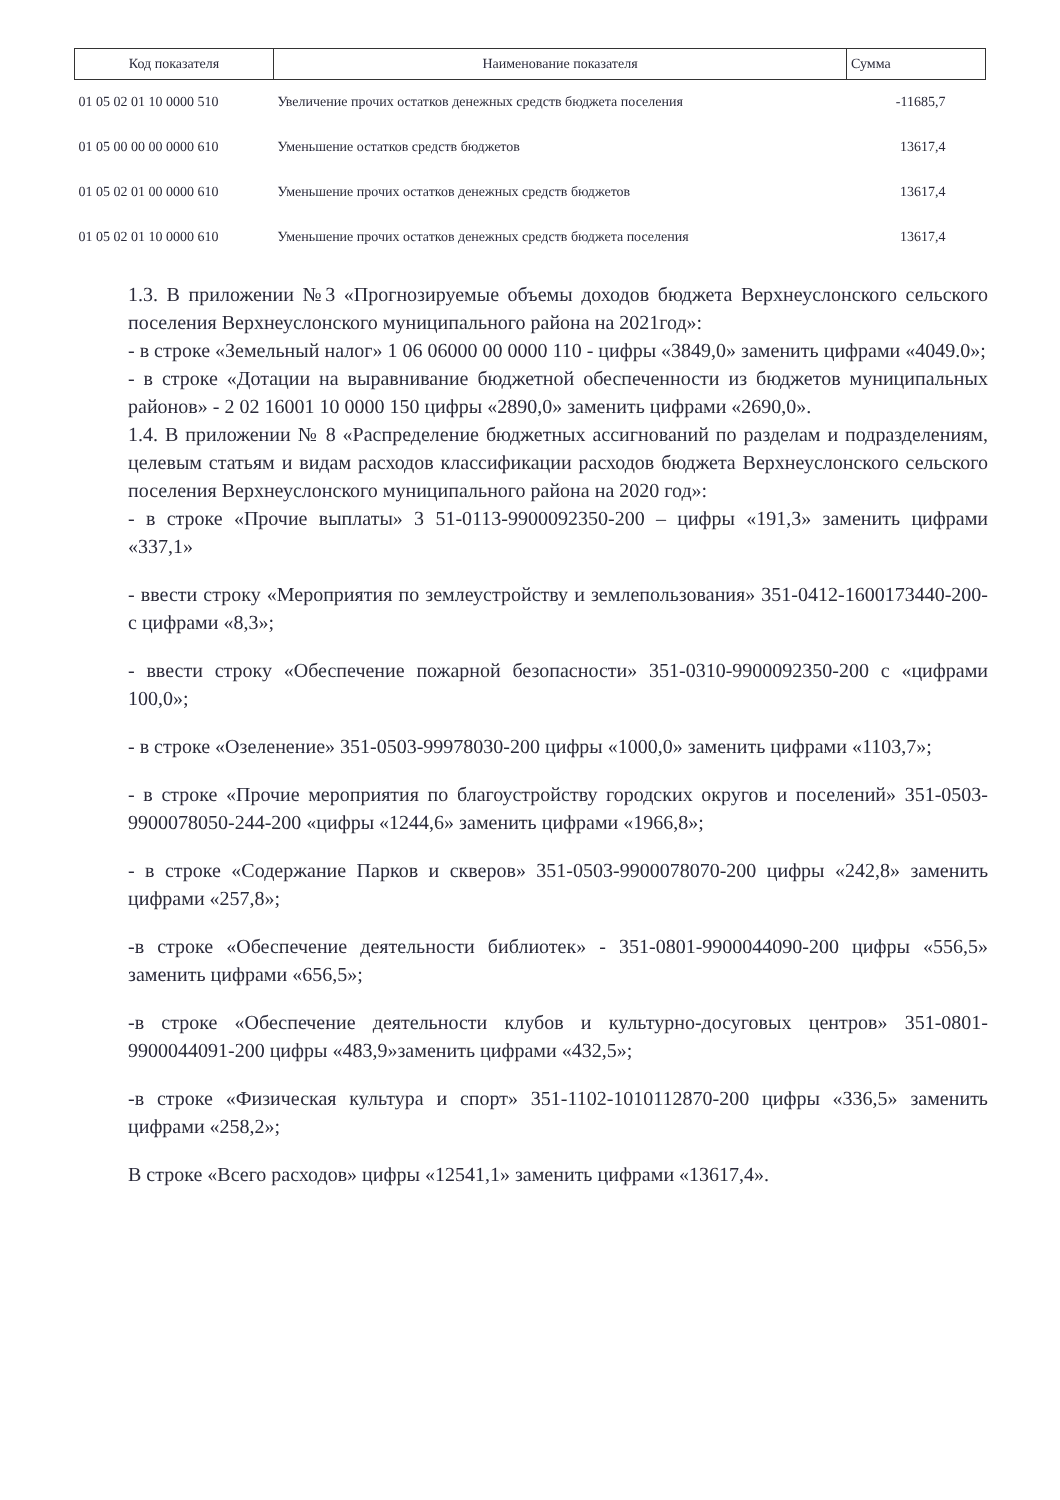| Код показателя | Наименование показателя | Сумма |
| --- | --- | --- |
| 01 05 02 01 10 0000 510 | Увеличение прочих остатков денежных средств бюджета поселения | -11685,7 |
| 01 05 00 00 00 0000 610 | Уменьшение остатков средств бюджетов | 13617,4 |
| 01 05 02 01 00 0000 610 | Уменьшение прочих остатков денежных средств бюджетов | 13617,4 |
| 01 05 02 01 10 0000 610 | Уменьшение прочих остатков денежных средств бюджета поселения | 13617,4 |
1.3. В приложении №3 «Прогнозируемые объемы доходов бюджета Верхнеуслонского сельского поселения Верхнеуслонского муниципального района на 2021год»:
- в строке «Земельный налог» 1 06 06000 00 0000 110 - цифры «3849,0» заменить цифрами «4049.0»;
- в строке «Дотации на выравнивание бюджетной обеспеченности из бюджетов муниципальных районов» - 2 02 16001 10 0000 150 цифры «2890,0» заменить цифрами «2690,0».
1.4. В приложении № 8 «Распределение бюджетных ассигнований по разделам и подразделениям, целевым статьям и видам расходов классификации расходов бюджета Верхнеуслонского сельского поселения Верхнеуслонского муниципального района на 2020 год»:
- в строке «Прочие выплаты» 3 51-0113-9900092350-200 – цифры «191,3» заменить цифрами «337,1»
- ввести строку «Мероприятия по землеустройству и землепользования» 351-0412-1600173440-200- с цифрами «8,3»;
- ввести строку «Обеспечение пожарной безопасности» 351-0310-9900092350-200 с «цифрами 100,0»;
- в строке «Озеленение» 351-0503-99978030-200 цифры «1000,0» заменить цифрами «1103,7»;
- в строке «Прочие мероприятия по благоустройству городских округов и поселений» 351-0503-9900078050-244-200 «цифры «1244,6» заменить цифрами «1966,8»;
- в строке «Содержание Парков и скверов» 351-0503-9900078070-200 цифры «242,8» заменить цифрами «257,8»;
-в строке «Обеспечение деятельности библиотек» - 351-0801-9900044090-200 цифры «556,5» заменить цифрами «656,5»;
-в строке «Обеспечение деятельности клубов и культурно-досуговых центров» 351-0801-9900044091-200 цифры «483,9»заменить цифрами «432,5»;
-в строке «Физическая культура и спорт» 351-1102-1010112870-200 цифры «336,5» заменить цифрами «258,2»;
В строке «Всего расходов» цифры «12541,1» заменить цифрами «13617,4».